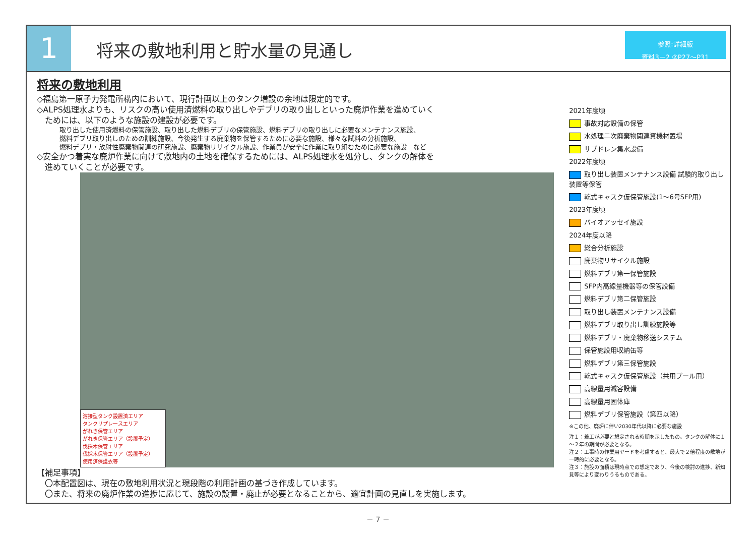1
将来の敷地利用と貯水量の見通し
参照:詳細版
資料3－2 ②P27～P31
将来の敷地利用
◇福島第一原子力発電所構内において、現行計画以上のタンク増設の余地は限定的です。
◇ALPS処理水よりも、リスクの高い使用済燃料の取り出しやデブリの取り出しといった廃炉作業を進めていく
　ためには、以下のような施設の建設が必要です。
取り出した使用済燃料の保管施設、取り出した燃料デブリの保管施設、燃料デブリの取り出しに必要なメンテナンス施設、
燃料デブリ取り出しのための訓練施設、今後発生する廃棄物を保管するために必要な施設、様々な試料の分析施設、
燃料デブリ・放射性廃棄物関連の研究施設、廃棄物リサイクル施設、作業員が安全に作業に取り組むために必要な施設　など
◇安全かつ着実な廃炉作業に向けて敷地内の土地を確保するためには、ALPS処理水を処分し、タンクの解体を
　進めていくことが必要です。
溶接型タンク設置済エリア
タンクリプレースエリア
がれき保管エリア
がれき保管エリア（設置予定）
伐採木保管エリア
伐採木保管エリア（設置予定）
使用済保護衣等
【補足事項】
　〇本配置図は、現在の敷地利用状況と現段階の利用計画の基づき作成しています。
　〇また、将来の廃炉作業の進捗に応じて、施設の設置・廃止が必要となることから、適宜計画の見直しを実施します。
2021年度頃
事故対応設備の保管
水処理二次廃棄物関連資機材置場
サブドレン集水設備
2022年度頃
取り出し装置メンテナンス設備 試験的取り出し装置等保管
乾式キャスク仮保管施設(1～6号SFP用)
2023年度頃
バイオアッセイ施設
2024年度以降
総合分析施設
廃棄物リサイクル施設
燃料デブリ第一保管施設
SFP内高線量機器等の保管設備
燃料デブリ第二保管施設
取り出し装置メンテナンス設備
燃料デブリ取り出し訓練施設等
燃料デブリ・廃棄物移送システム
保管施設用収納缶等
燃料デブリ第三保管施設
乾式キャスク仮保管施設（共用プール用）
高線量用減容設備
高線量用固体庫
燃料デブリ保管施設（第四以降）
※この他、廃炉に伴い2030年代以降に必要な施設
注１：着工が必要と想定される時期を示したもの。タンクの解体に１～２年の期間が必要となる。
注２：工事時の作業用ヤードを考慮すると、最大で２倍程度の敷地が一時的に必要となる。
注３：施設の面積は現時点での想定であり、今後の検討の進捗、新知見等により変わりうるものである。
－ 7 －